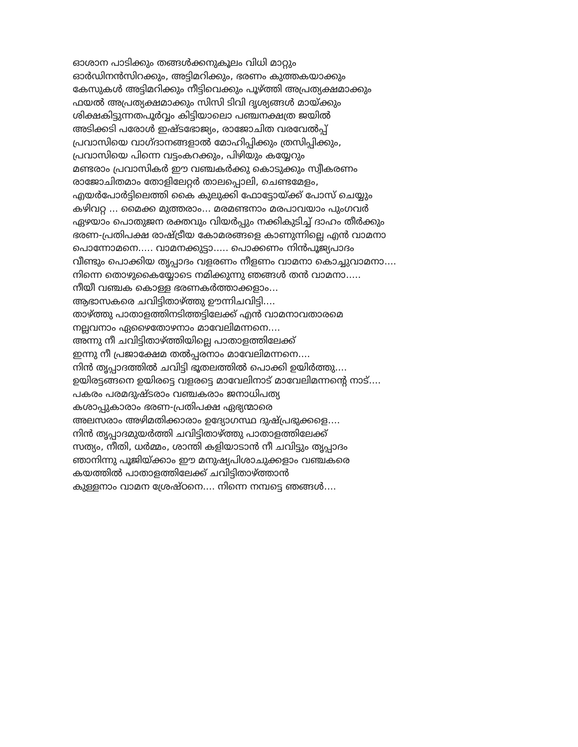ഓശാന പാടിക്കും തങ്ങൾക്കനുകൂലം വിധി മാറ്റും
ഓർഡിനൻസിറക്കും, അട്ടിമറിക്കും, ഭരണം കുത്തകയാക്കും
കേസുകൾ അട്ടിമറിക്കും നീട്ടിവെക്കും പൂഴ്ത്തി അപ്രത്യക്ഷമാക്കും
ഫയൽ അപ്രത്യക്ഷമാക്കും സിസി ടിവി ദൃശ്യങ്ങൾ മായ്ക്കും
ശിക്ഷകിട്ടുന്നതപൂർവ്വം കിട്ടിയാലൊ പഞ്ചനക്ഷത്ര ജയിൽ
അടിക്കടി പരോൾ ഇഷ്ടഭോജ്യം, രാജോചിത വരവേൽപ്പ്
പ്രവാസിയെ വാഗ്ദാനങ്ങളാൽ മോഹിപ്പിക്കും ത്രസിപ്പിക്കും,
പ്രവാസിയെ പിന്നെ വട്ടംകറക്കും, പിഴിയും കയ്യേറും
മണ്ടരാം പ്രവാസികർ ഈ വഞ്ചകർക്കു കൊടുക്കും സ്വീകരണം
രാജോചിതമാം തോളിലേറ്റർ താലപ്പൊലി, ചെണ്ടമേളം,
എയർപോർട്ടിലെത്തി കൈ കുലുക്കി ഫോട്ടോയ്ക്ക് പോസ് ചെയ്യും
കഴിവറ്റ ... മൈക്ക മുത്തരാം... മരമണ്ടനാം മരപാവയാം പുംഗവർ
ഏഴയാം പൊതുജന രക്തവും വിയർപ്പും നക്കികുടിച്ച് ദാഹം തീർക്കും
ഭരണ-പ്രതിപക്ഷ രാഷ്ട്രീയ കോമരങ്ങളെ കാണുന്നില്ലെ എൻ വാമനാ
പൊന്നോമനെ..... വാമനക്കുട്ടാ..... പൊക്കണം നിൻപൂജ്യപാദം
വീണ്ടും പൊക്കിയ തൃപ്പാദം വളരണം നീളണം വാമനാ കൊച്ചുവാമനാ....
നിന്നെ തൊഴുകൈയ്യോടെ നമിക്കുന്നു ഞങ്ങൾ തൻ വാമനാ.....
നീയീ വഞ്ചക കൊള്ള ഭരണകർത്താക്കളാം...
ആഭാസകരെ ചവിട്ടിതാഴ്ത്തു ഊന്നിചവിട്ടി....
താഴ്ത്തു പാതാളത്തിനടിത്തട്ടിലേക്ക് എൻ വാമനാവതാരമെ
നല്ലവനാം ഏഴൈതോഴനാം മാവേലിമന്നനെ....
അന്നു നീ ചവിട്ടിതാഴ്ത്തിയില്ലെ പാതാളത്തിലേക്ക്
ഇന്നു നീ പ്രജാക്ഷേമ തൽപ്പരനാം മാവേലിമന്നനെ....
നിൻ തൃപ്പാദത്തിൽ ചവിട്ടി ഭൂതലത്തിൽ പൊക്കി ഉയിർത്തു....
ഉയിരട്ടങ്ങനെ ഉയിരട്ടെ വളരട്ടെ മാവേലിനാട് മാവേലിമന്നന്റെ നാട്....
പകരം പരമദുഷ്ടരാം വഞ്ചകരാം ജനാധിപത്യ
കശാപ്പുകാരാം ഭരണ-പ്രതിപക്ഷ ഏഭ്യന്മാരെ
അലസരാം അഴിമതിക്കാരാം ഉദ്യോഗസ്ഥ ദുഷ്പ്രഭുക്കളെ....
നിൻ തൃപ്പാദമുയർത്തി ചവിട്ടിതാഴ്ത്തു പാതാളത്തിലേക്ക്
സത്യം, നീതി, ധർമ്മം, ശാന്തി കളിയാടാൻ നീ ചവിട്ടും തൃപ്പാദം
ഞാനിന്നു പൂജിയ്ക്കാം ഈ മനുഷ്യപിശാചുക്കളാം വഞ്ചകരെ
കയത്തിൽ പാതാളത്തിലേക്ക് ചവിട്ടിതാഴ്ത്താൻ
കുള്ളനാം വാമന ശ്രേഷ്ഠനെ.... നിന്നെ നമ്പട്ടെ ഞങ്ങൾ....